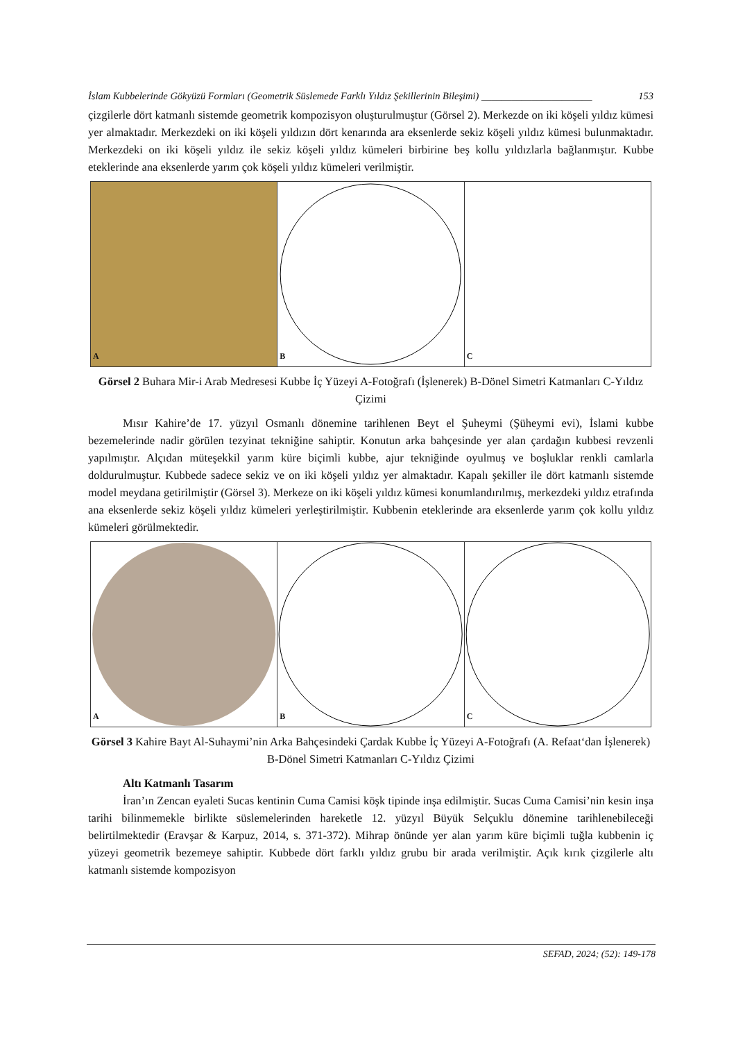İslam Kubbelerinde Gökyüzü Formları (Geometrik Süslemede Farklı Yıldız Şekillerinin Bileşimi) ______________________ 153
çizgilerle dört katmanlı sistemde geometrik kompozisyon oluşturulmuştur (Görsel 2). Merkezde on iki köşeli yıldız kümesi yer almaktadır. Merkezdeki on iki köşeli yıldızın dört kenarında ara eksenlerde sekiz köşeli yıldız kümesi bulunmaktadır. Merkezdeki on iki köşeli yıldız ile sekiz köşeli yıldız kümeleri birbirine beş kollu yıldızlarla bağlanmıştır. Kubbe eteklerinde ana eksenlerde yarım çok köşeli yıldız kümeleri verilmiştir.
A
B
C
Görsel 2 Buhara Mir-i Arab Medresesi Kubbe İç Yüzeyi A-Fotoğrafı (İşlenerek) B-Dönel Simetri Katmanları C-Yıldız Çizimi
Mısır Kahire’de 17. yüzyıl Osmanlı dönemine tarihlenen Beyt el Şuheymi (Şüheymi evi), İslami kubbe bezemelerinde nadir görülen tezyinat tekniğine sahiptir. Konutun arka bahçesinde yer alan çardağın kubbesi revzenli yapılmıştır. Alçıdan müteşekkil yarım küre biçimli kubbe, ajur tekniğinde oyulmuş ve boşluklar renkli camlarla doldurulmuştur. Kubbede sadece sekiz ve on iki köşeli yıldız yer almaktadır. Kapalı şekiller ile dört katmanlı sistemde model meydana getirilmiştir (Görsel 3). Merkeze on iki köşeli yıldız kümesi konumlandırılmış, merkezdeki yıldız etrafında ana eksenlerde sekiz köşeli yıldız kümeleri yerleştirilmiştir. Kubbenin eteklerinde ara eksenlerde yarım çok kollu yıldız kümeleri görülmektedir.
A
B
C
Görsel 3 Kahire Bayt Al-Suhaymi’nin Arka Bahçesindeki Çardak Kubbe İç Yüzeyi A-Fotoğrafı (A. Refaat‘dan İşlenerek) B-Dönel Simetri Katmanları C-Yıldız Çizimi
Altı Katmanlı Tasarım
İran’ın Zencan eyaleti Sucas kentinin Cuma Camisi köşk tipinde inşa edilmiştir. Sucas Cuma Camisi’nin kesin inşa tarihi bilinmemekle birlikte süslemelerinden hareketle 12. yüzyıl Büyük Selçuklu dönemine tarihlenebileceği belirtilmektedir (Eravşar & Karpuz, 2014, s. 371-372). Mihrap önünde yer alan yarım küre biçimli tuğla kubbenin iç yüzeyi geometrik bezemeye sahiptir. Kubbede dört farklı yıldız grubu bir arada verilmiştir. Açık kırık çizgilerle altı katmanlı sistemde kompozisyon
SEFAD, 2024; (52): 149-178